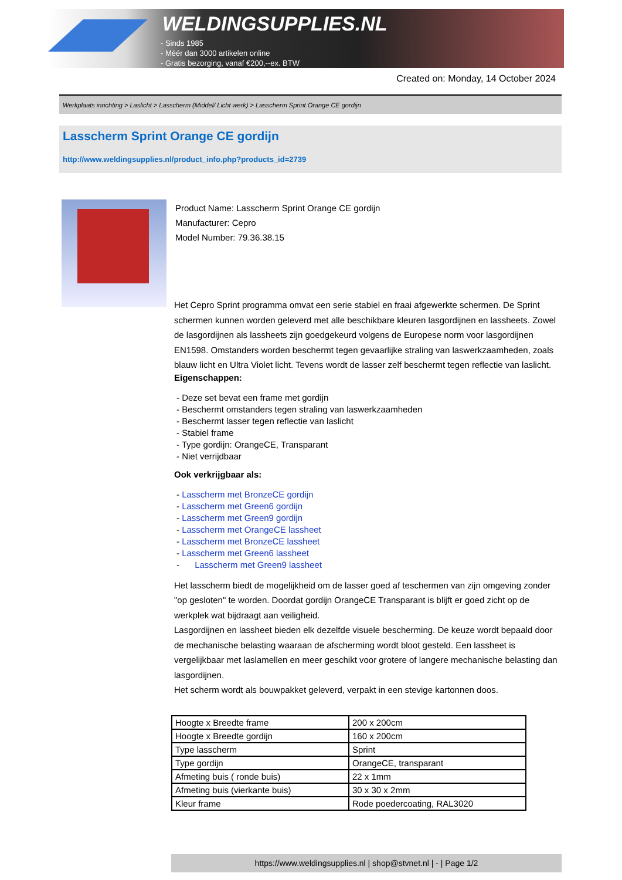WELDINGSUPPLIES.NL
- Sinds 1985
- Méér dan 3000 artikelen online
- Gratis bezorging, vanaf €200,--ex. BTW
Created on: Monday, 14 October 2024
Werkplaats inrichting > Laslicht > Lasscherm (Middel/ Licht werk) > Lasscherm Sprint Orange CE gordijn
Lasscherm Sprint Orange CE gordijn
http://www.weldingsupplies.nl/product_info.php?products_id=2739
Product Name: Lasscherm Sprint Orange CE gordijn
Manufacturer: Cepro
Model Number: 79.36.38.15
Het Cepro Sprint programma omvat een serie stabiel en fraai afgewerkte schermen. De Sprint schermen kunnen worden geleverd met alle beschikbare kleuren lasgordijnen en lassheets. Zowel de lasgordijnen als lassheets zijn goedgekeurd volgens de Europese norm voor lasgordijnen EN1598. Omstanders worden beschermt tegen gevaarlijke straling van laswerkzaamheden, zoals blauw licht en Ultra Violet licht. Tevens wordt de lasser zelf beschermt tegen reflectie van laslicht.
Eigenschappen:
- Deze set bevat een frame met gordijn
- Beschermt omstanders tegen straling van laswerkzaamheden
- Beschermt lasser tegen reflectie van laslicht
- Stabiel frame
- Type gordijn: OrangeCE, Transparant
- Niet verrijdbaar
Ook verkrijgbaar als:
- Lasscherm met BronzeCE gordijn
- Lasscherm met Green6 gordijn
- Lasscherm met Green9 gordijn
- Lasscherm met OrangeCE lassheet
- Lasscherm met BronzeCE lassheet
- Lasscherm met Green6 lassheet
- Lasscherm met Green9 lassheet
Het lasscherm biedt de mogelijkheid om de lasser goed af teschermen van zijn omgeving zonder "op gesloten" te worden. Doordat gordijn OrangeCE Transparant is blijft er goed zicht op de werkplek wat bijdraagt aan veiligheid.
Lasgordijnen en lassheet bieden elk dezelfde visuele bescherming. De keuze wordt bepaald door de mechanische belasting waaraan de afscherming wordt bloot gesteld. Een lassheet is vergelijkbaar met laslamellen en meer geschikt voor grotere of langere mechanische belasting dan lasgordijnen.
Het scherm wordt als bouwpakket geleverd, verpakt in een stevige kartonnen doos.
| Hoogte x Breedte frame | 200 x 200cm |
| Hoogte x Breedte gordijn | 160 x 200cm |
| Type lasscherm | Sprint |
| Type gordijn | OrangeCE, transparant |
| Afmeting buis ( ronde buis) | 22 x 1mm |
| Afmeting buis (vierkante buis) | 30 x 30 x 2mm |
| Kleur frame | Rode poedercoating, RAL3020 |
https://www.weldingsupplies.nl | shop@stvnet.nl | - | Page 1/2